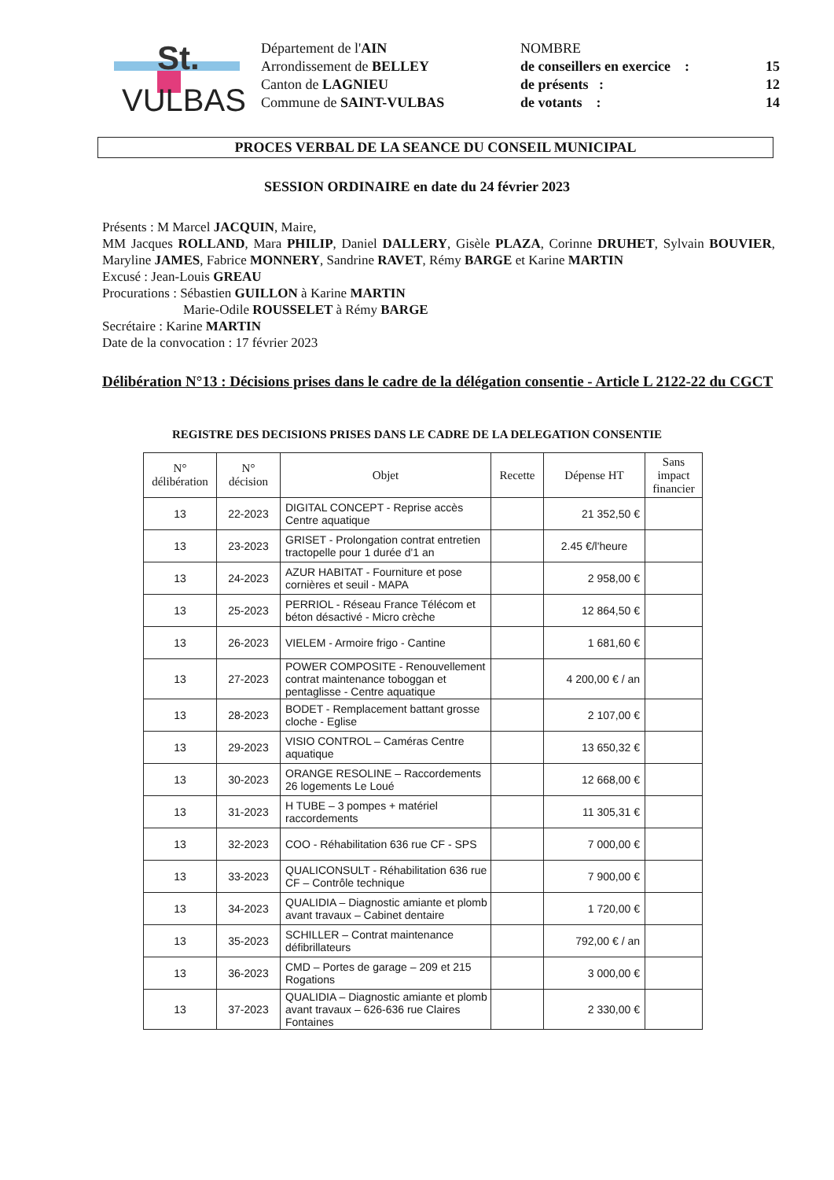St.
VULBAS
Département de l'AIN
Arrondissement de BELLEY
Canton de LAGNIEU
Commune de SAINT-VULBAS
NOMBRE
de conseillers en exercice : 15
de présents : 12
de votants : 14
PROCES VERBAL DE LA SEANCE DU CONSEIL MUNICIPAL
SESSION ORDINAIRE en date du 24 février 2023
Présents : M Marcel JACQUIN, Maire,
MM Jacques ROLLAND, Mara PHILIP, Daniel DALLERY, Gisèle PLAZA, Corinne DRUHET, Sylvain BOUVIER, Maryline JAMES, Fabrice MONNERY, Sandrine RAVET, Rémy BARGE et Karine MARTIN
Excusé : Jean-Louis GREAU
Procurations : Sébastien GUILLON à Karine MARTIN
Marie-Odile ROUSSELET à Rémy BARGE
Secrétaire : Karine MARTIN
Date de la convocation : 17 février 2023
Délibération N°13 : Décisions prises dans le cadre de la délégation consentie - Article L 2122-22 du CGCT
REGISTRE DES DECISIONS PRISES DANS LE CADRE DE LA DELEGATION CONSENTIE
| N° délibération | N° décision | Objet | Recette | Dépense HT | Sans impact financier |
| --- | --- | --- | --- | --- | --- |
| 13 | 22-2023 | DIGITAL CONCEPT - Reprise accès Centre aquatique | | 21 352,50 € | |
| 13 | 23-2023 | GRISET - Prolongation contrat entretien tractopelle pour 1 durée d'1 an | | 2.45 €/l'heure | |
| 13 | 24-2023 | AZUR HABITAT - Fourniture et pose cornières et seuil - MAPA | | 2 958,00 € | |
| 13 | 25-2023 | PERRIOL - Réseau France Télécom et béton désactivé - Micro crèche | | 12 864,50 € | |
| 13 | 26-2023 | VIELEM - Armoire frigo - Cantine | | 1 681,60 € | |
| 13 | 27-2023 | POWER COMPOSITE - Renouvellement contrat maintenance toboggan et pentaglisse - Centre aquatique | | 4 200,00 € / an | |
| 13 | 28-2023 | BODET - Remplacement battant grosse cloche - Eglise | | 2 107,00 € | |
| 13 | 29-2023 | VISIO CONTROL – Caméras Centre aquatique | | 13 650,32 € | |
| 13 | 30-2023 | ORANGE RESOLINE – Raccordements 26 logements Le Loué | | 12 668,00 € | |
| 13 | 31-2023 | H TUBE – 3 pompes + matériel raccordements | | 11 305,31 € | |
| 13 | 32-2023 | COO - Réhabilitation 636 rue CF - SPS | | 7 000,00 € | |
| 13 | 33-2023 | QUALICONSULT - Réhabilitation 636 rue CF – Contrôle technique | | 7 900,00 € | |
| 13 | 34-2023 | QUALIDIA – Diagnostic amiante et plomb avant travaux – Cabinet dentaire | | 1 720,00 € | |
| 13 | 35-2023 | SCHILLER – Contrat maintenance défibrillateurs | | 792,00 € / an | |
| 13 | 36-2023 | CMD – Portes de garage – 209 et 215 Rogations | | 3 000,00 € | |
| 13 | 37-2023 | QUALIDIA – Diagnostic amiante et plomb avant travaux – 626-636 rue Claires Fontaines | | 2 330,00 € | |